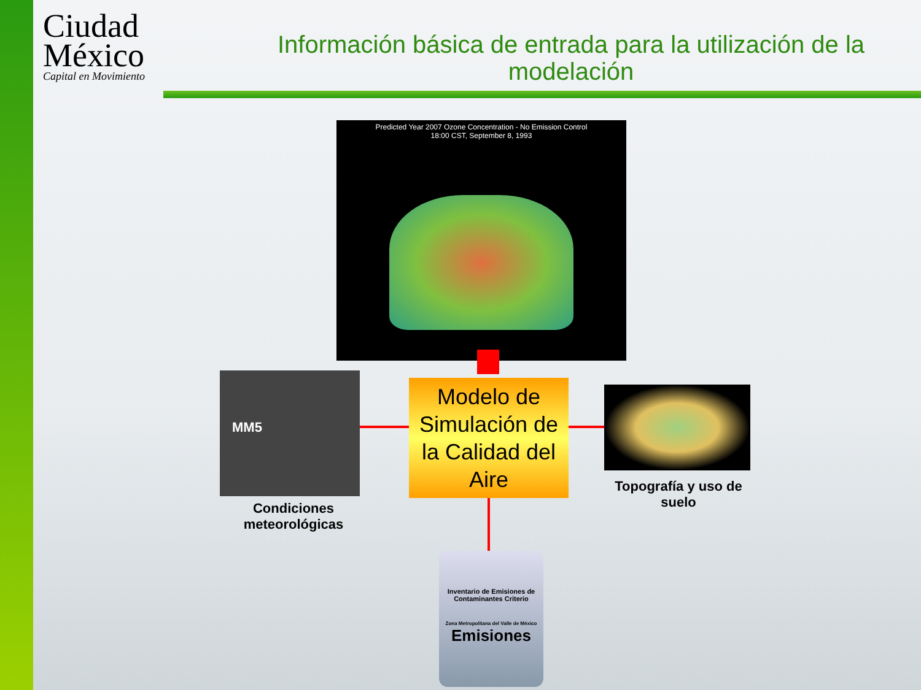Ciudad
México
Capital en Movimiento
Información básica de entrada para la utilización de la modelación
Predicted Year 2007 Ozone Concentration - No Emission Control
18:00 CST, September 8, 1993
MM5
Modelo de Simulación de la Calidad del Aire
Condiciones meteorológicas
Topografía y uso de suelo
Inventario de Emisiones de Contaminantes Criterio
Zona Metropolitana del Valle de México
Emisiones